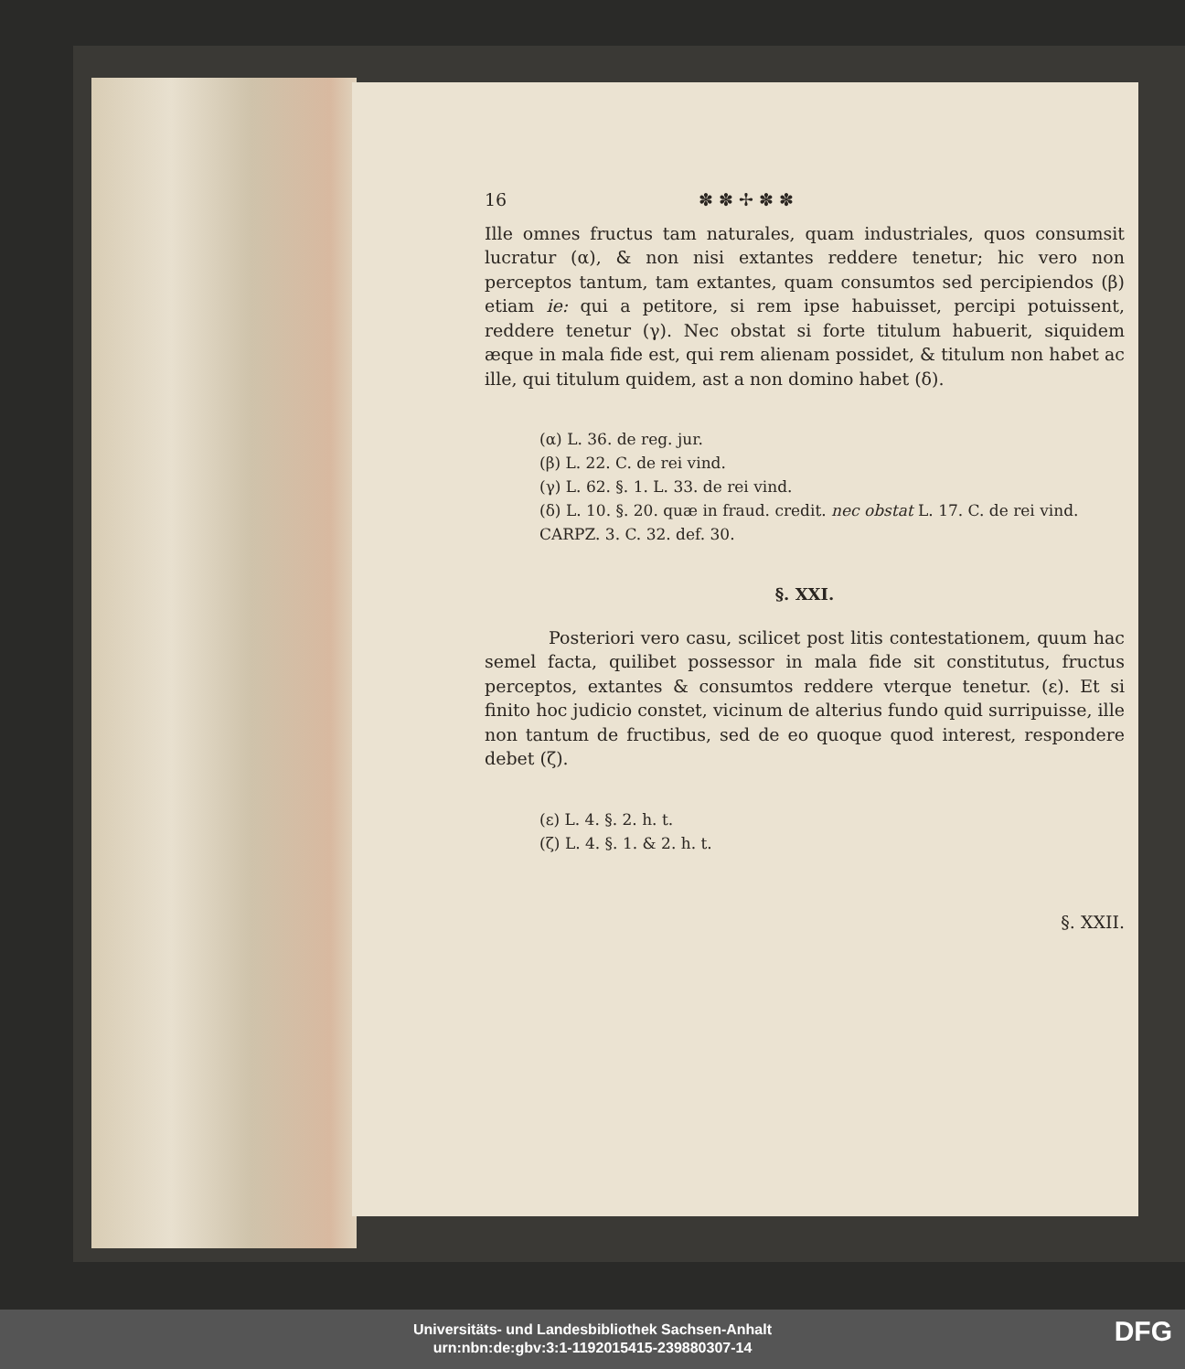16 ✽ ✽ ✢ ✽ ✽
Ille omnes fructus tam naturales, quam industriales, quos consumsit lucratur (α), & non nisi extantes reddere tenetur; hic vero non perceptos tantum, tam extantes, quam consumtos sed percipiendos (β) etiam ie: qui a petitore, si rem ipse habuisset, percipi potuissent, reddere tenetur (γ). Nec obstat si forte titulum habuerit, siquidem æque in mala fide est, qui rem alienam possidet, & titulum non habet ac ille, qui titulum quidem, ast a non domino habet (δ).
(α) L. 36. de reg. jur.
(β) L. 22. C. de rei vind.
(γ) L. 62. §. 1. L. 33. de rei vind.
(δ) L. 10. §. 20. quæ in fraud. credit. nec obstat L. 17. C. de rei vind. CARPZ. 3. C. 32. def. 30.
§. XXI.
Posteriori vero casu, scilicet post litis contestationem, quum hac semel facta, quilibet possessor in mala fide sit constitutus, fructus perceptos, extantes & consumtos reddere vterque tenetur. (ε). Et si finito hoc judicio constet, vicinum de alterius fundo quid surripuisse, ille non tantum de fructibus, sed de eo quoque quod interest, respondere debet (ζ).
(ε) L. 4. §. 2. h. t.
(ζ) L. 4. §. 1. & 2. h. t.
§. XXII.
Universitäts- und Landesbibliothek Sachsen-Anhalt
urn:nbn:de:gbv:3:1-1192015415-239880307-14
DFG